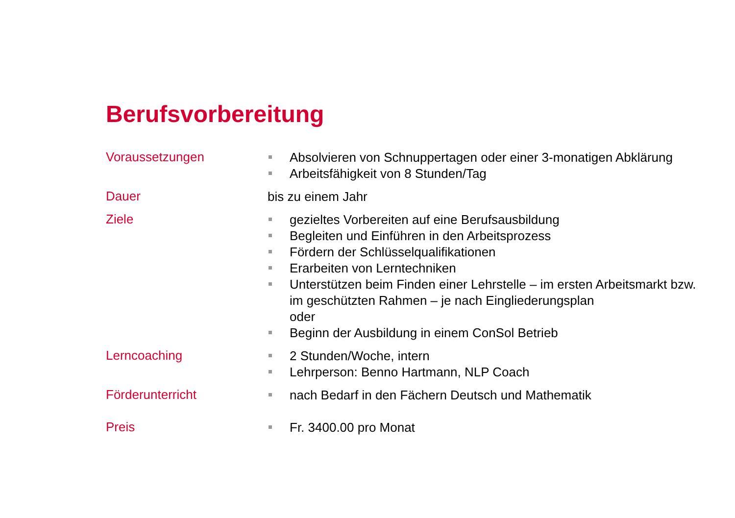Berufsvorbereitung
| Voraussetzungen | Absolvieren von Schnuppertagen oder einer 3-monatigen Abklärung Arbeitsfähigkeit von 8 Stunden/Tag |
| Dauer | bis zu einem Jahr |
| Ziele | gezieltes Vorbereiten auf eine Berufsausbildung Begleiten und Einführen in den Arbeitsprozess Fördern der Schlüsselqualifikationen Erarbeiten von Lerntechniken Unterstützen beim Finden einer Lehrstelle – im ersten Arbeitsmarkt bzw. im geschützten Rahmen – je nach Eingliederungsplan oder Beginn der Ausbildung in einem ConSol Betrieb |
| Lerncoaching | 2 Stunden/Woche, intern Lehrperson: Benno Hartmann, NLP Coach |
| Förderunterricht | nach Bedarf in den Fächern Deutsch und Mathematik |
| Preis | Fr. 3400.00 pro Monat |